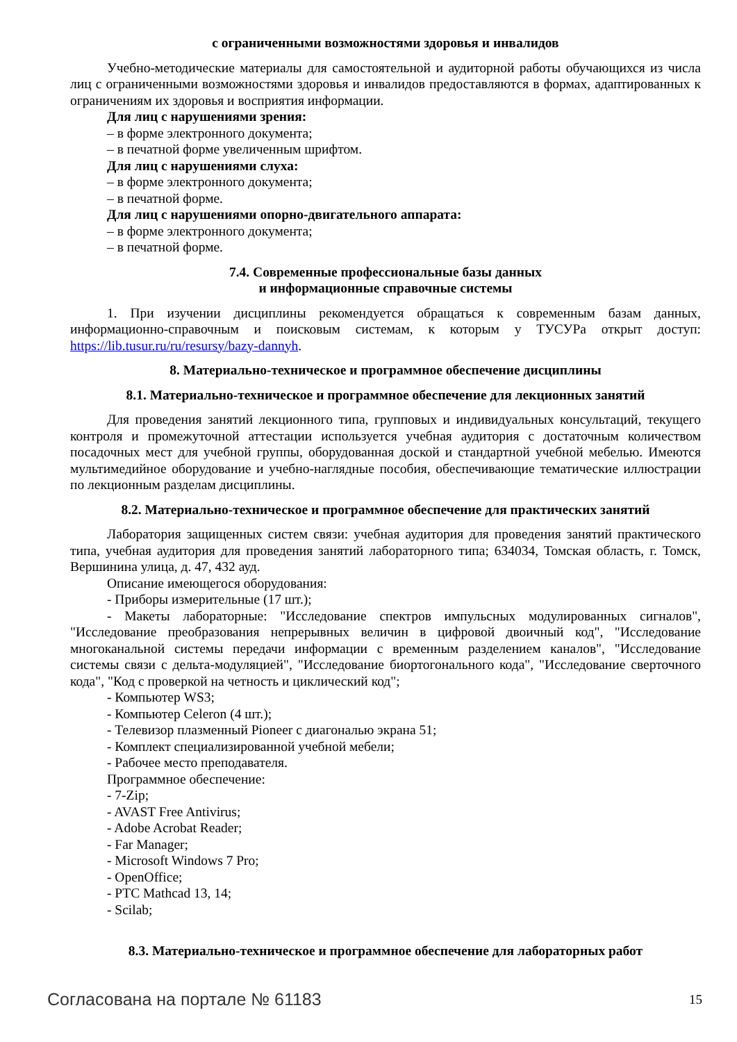с ограниченными возможностями здоровья и инвалидов
Учебно-методические материалы для самостоятельной и аудиторной работы обучающихся из числа лиц с ограниченными возможностями здоровья и инвалидов предоставляются в формах, адаптированных к ограничениям их здоровья и восприятия информации.
Для лиц с нарушениями зрения:
– в форме электронного документа;
– в печатной форме увеличенным шрифтом.
Для лиц с нарушениями слуха:
– в форме электронного документа;
– в печатной форме.
Для лиц с нарушениями опорно-двигательного аппарата:
– в форме электронного документа;
– в печатной форме.
7.4. Современные профессиональные базы данных
и информационные справочные системы
1. При изучении дисциплины рекомендуется обращаться к современным базам данных, информационно-справочным и поисковым системам, к которым у ТУСУРа открыт доступ: https://lib.tusur.ru/ru/resursy/bazy-dannyh.
8. Материально-техническое и программное обеспечение дисциплины
8.1. Материально-техническое и программное обеспечение для лекционных занятий
Для проведения занятий лекционного типа, групповых и индивидуальных консультаций, текущего контроля и промежуточной аттестации используется учебная аудитория с достаточным количеством посадочных мест для учебной группы, оборудованная доской и стандартной учебной мебелью. Имеются мультимедийное оборудование и учебно-наглядные пособия, обеспечивающие тематические иллюстрации по лекционным разделам дисциплины.
8.2. Материально-техническое и программное обеспечение для практических занятий
Лаборатория защищенных систем связи: учебная аудитория для проведения занятий практического типа, учебная аудитория для проведения занятий лабораторного типа; 634034, Томская область, г. Томск, Вершинина улица, д. 47, 432 ауд.
Описание имеющегося оборудования:
- Приборы измерительные (17 шт.);
- Макеты лабораторные: "Исследование спектров импульсных модулированных сигналов", "Исследование преобразования непрерывных величин в цифровой двоичный код", "Исследование многоканальной системы передачи информации с временным разделением каналов", "Исследование системы связи с дельта-модуляцией", "Исследование биортогонального кода", "Исследование сверточного кода", "Код с проверкой на четность и циклический код";
- Компьютер WS3;
- Компьютер Celeron (4 шт.);
- Телевизор плазменный Pioneer с диагональю экрана 51;
- Комплект специализированной учебной мебели;
- Рабочее место преподавателя.
Программное обеспечение:
- 7-Zip;
- AVAST Free Antivirus;
- Adobe Acrobat Reader;
- Far Manager;
- Microsoft Windows 7 Pro;
- OpenOffice;
- PTC Mathcad 13, 14;
- Scilab;
8.3. Материально-техническое и программное обеспечение для лабораторных работ
Согласована на портале № 61183 15